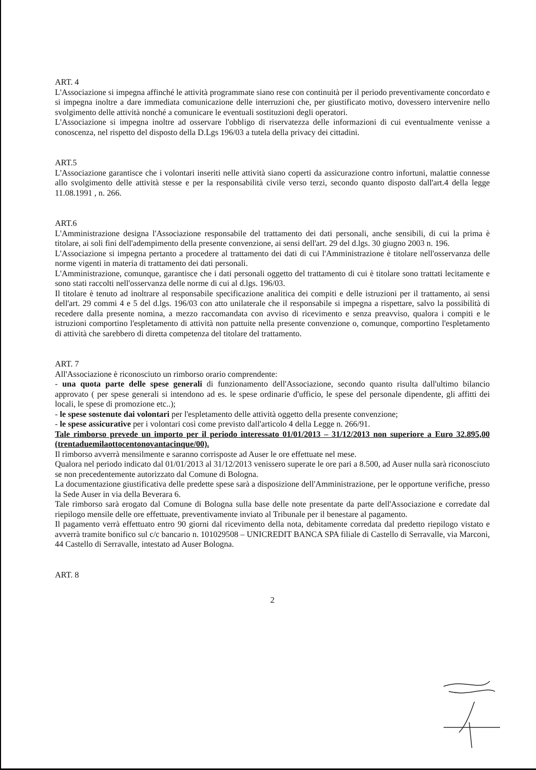ART. 4
L'Associazione si impegna affinché le attività programmate siano rese con continuità per il periodo preventivamente concordato e si impegna inoltre a dare immediata comunicazione delle interruzioni che, per giustificato motivo, dovessero intervenire nello svolgimento delle attività nonché a comunicare le eventuali sostituzioni degli operatori.
L'Associazione si impegna inoltre ad osservare l'obbligo di riservatezza delle informazioni di cui eventualmente venisse a conoscenza, nel rispetto del disposto della D.Lgs 196/03 a tutela della privacy dei cittadini.
ART.5
L'Associazione garantisce che i volontari inseriti nelle attività siano coperti da assicurazione contro infortuni, malattie connesse allo svolgimento delle attività stesse e per la responsabilità civile verso terzi, secondo quanto disposto dall'art.4 della legge 11.08.1991 , n. 266.
ART.6
L'Amministrazione designa l'Associazione responsabile del trattamento dei dati personali, anche sensibili, di cui la prima è titolare, ai soli fini dell'adempimento della presente convenzione, ai sensi dell'art. 29 del d.lgs. 30 giugno 2003 n. 196.
L'Associazione si impegna pertanto a procedere al trattamento dei dati di cui l'Amministrazione è titolare nell'osservanza delle norme vigenti in materia di trattamento dei dati personali.
L'Amministrazione, comunque, garantisce che i dati personali oggetto del trattamento di cui è titolare sono trattati lecitamente e sono stati raccolti nell'osservanza delle norme di cui al d.lgs. 196/03.
Il titolare è tenuto ad inoltrare al responsabile specificazione analitica dei compiti e delle istruzioni per il trattamento, ai sensi dell'art. 29 commi 4 e 5 del d.lgs. 196/03 con atto unilaterale che il responsabile si impegna a rispettare, salvo la possibilità di recedere dalla presente nomina, a mezzo raccomandata con avviso di ricevimento e senza preavviso, qualora i compiti e le istruzioni comportino l'espletamento di attività non pattuite nella presente convenzione o, comunque, comportino l'espletamento di attività che sarebbero di diretta competenza del titolare del trattamento.
ART. 7
All'Associazione è riconosciuto un rimborso orario comprendente:
- una quota parte delle spese generali di funzionamento dell'Associazione, secondo quanto risulta dall'ultimo bilancio approvato ( per spese generali si intendono ad es. le spese ordinarie d'ufficio, le spese del personale dipendente, gli affitti dei locali, le spese di promozione etc..);
- le spese sostenute dai volontari per l'espletamento delle attività oggetto della presente convenzione;
- le spese assicurative per i volontari così come previsto dall'articolo 4 della Legge n. 266/91.
Tale rimborso prevede un importo per il periodo interessato 01/01/2013 – 31/12/2013 non superiore a Euro 32.895,00 (trentaduemilaottocentonovantacinque/00).
Il rimborso avverrà mensilmente e saranno corrisposte ad Auser le ore effettuate nel mese.
Qualora nel periodo indicato dal 01/01/2013 al 31/12/2013 venissero superate le ore pari a 8.500, ad Auser nulla sarà riconosciuto se non precedentemente autorizzato dal Comune di Bologna.
La documentazione giustificativa delle predette spese sarà a disposizione dell'Amministrazione, per le opportune verifiche, presso la Sede Auser in via della Beverara 6.
Tale rimborso sarà erogato dal Comune di Bologna sulla base delle note presentate da parte dell'Associazione e corredate dal riepilogo mensile delle ore effettuate, preventivamente inviato al Tribunale per il benestare al pagamento.
Il pagamento verrà effettuato entro 90 giorni dal ricevimento della nota, debitamente corredata dal predetto riepilogo vistato e avverrà tramite bonifico sul c/c bancario n. 101029508 – UNICREDIT BANCA SPA filiale di Castello di Serravalle, via Marconi, 44 Castello di Serravalle, intestato ad Auser Bologna.
ART. 8
2